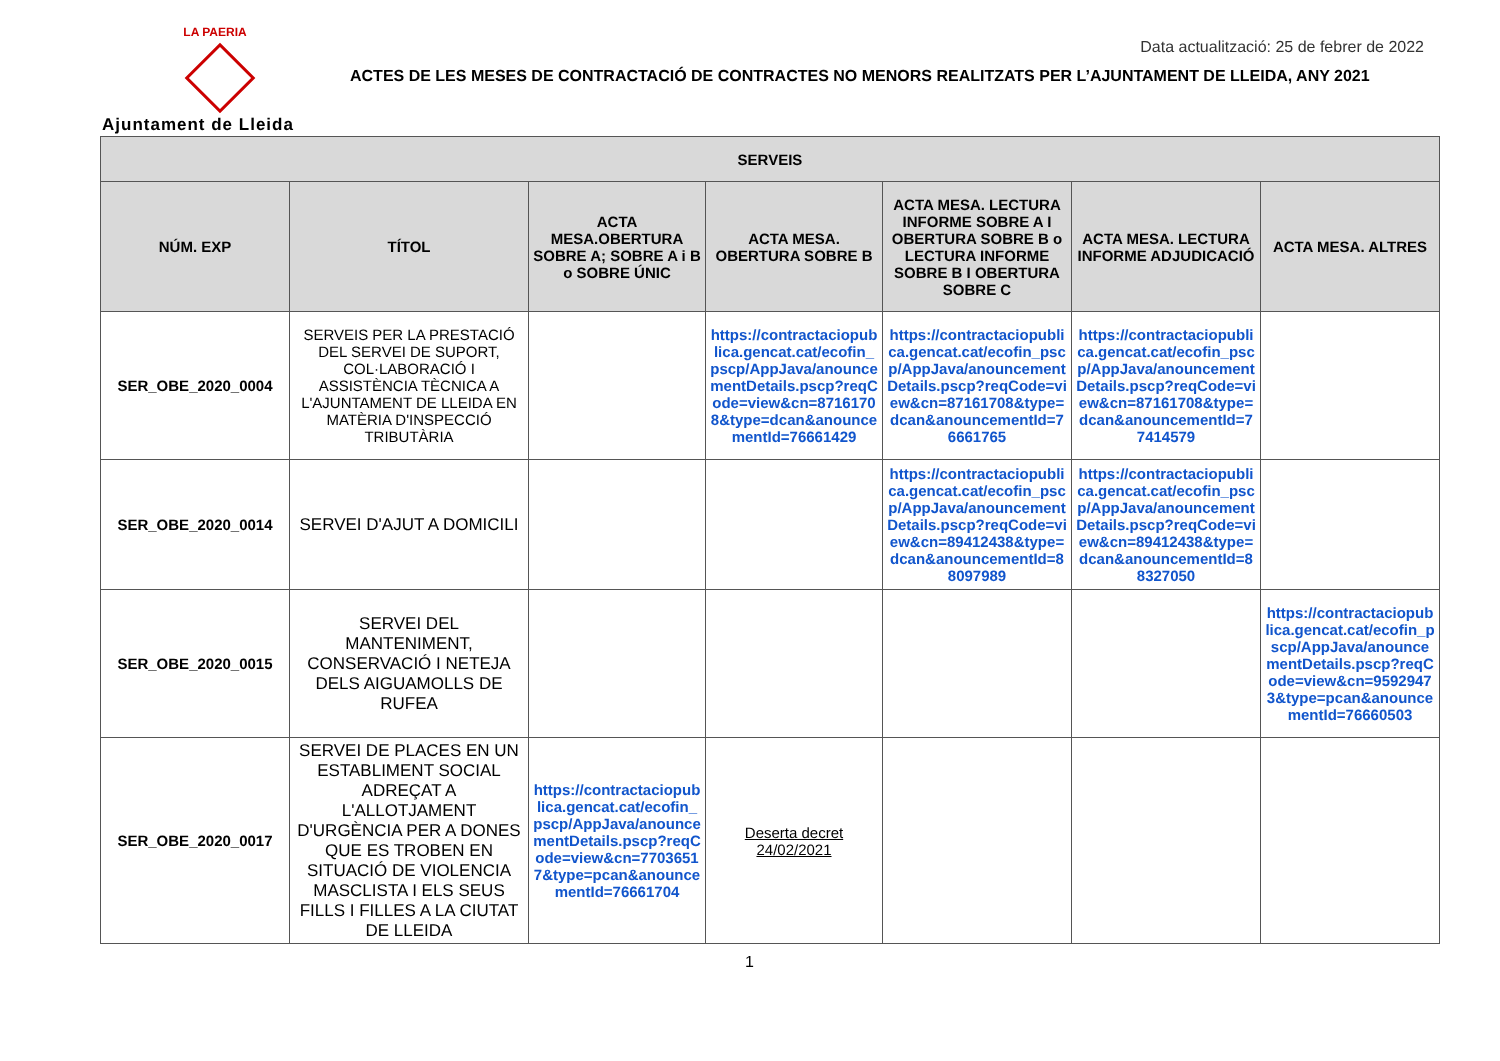LA PAERIA
Ajuntament de Lleida
Data actualització: 25 de febrer de 2022
ACTES DE LES MESES DE CONTRACTACIÓ DE CONTRACTES NO MENORS REALITZATS PER L’AJUNTAMENT DE LLEIDA, ANY 2021
| SERVEIS | | | | | | |
| --- | --- | --- | --- | --- | --- | --- |
| NÚM. EXP | TÍTOL | ACTA MESA.OBERTURA SOBRE A; SOBRE A i B o SOBRE ÚNIC | ACTA MESA. OBERTURA SOBRE B | ACTA MESA. LECTURA INFORME SOBRE A I OBERTURA SOBRE B o LECTURA INFORME SOBRE B I OBERTURA SOBRE C | ACTA MESA. LECTURA INFORME ADJUDICACIÓ | ACTA MESA. ALTRES |
| SER_OBE_2020_0004 | SERVEIS PER LA PRESTACIÓ DEL SERVEI DE SUPORT, COL·LABORACIÓ I ASSISTÈNCIA TÈCNICA A L'AJUNTAMENT DE LLEIDA EN MATÈRIA D'INSPECCIÓ TRIBUTÀRIA | | https://contractaciopublica.gencat.cat/ecofin_pscp/AppJava/anouncementDetails.pscp?reqCode=view&cn=87161708&type=dcan&anouncementId=76661429 | https://contractaciopublica.gencat.cat/ecofin_pscp/AppJava/anouncementDetails.pscp?reqCode=view&cn=87161708&type=dcan&anouncementId=76661765 | https://contractaciopublica.gencat.cat/ecofin_pscp/AppJava/anouncementDetails.pscp?reqCode=view&cn=87161708&type=dcan&anouncementId=77414579 | |
| SER_OBE_2020_0014 | SERVEI D'AJUT A DOMICILI | | | https://contractaciopublica.gencat.cat/ecofin_pscp/AppJava/anouncementDetails.pscp?reqCode=view&cn=89412438&type=dcan&anouncementId=88097989 | https://contractaciopublica.gencat.cat/ecofin_pscp/AppJava/anouncementDetails.pscp?reqCode=view&cn=89412438&type=dcan&anouncementId=88327050 | |
| SER_OBE_2020_0015 | SERVEI DEL MANTENIMENT, CONSERVACIÓ I NETEJA DELS AIGUAMOLLS DE RUFEA | | | | | https://contractaciopublica.gencat.cat/ecofin_pscp/AppJava/anouncementDetails.pscp?reqCode=view&cn=95929473&type=pcan&anouncementId=76660503 |
| SER_OBE_2020_0017 | SERVEI DE PLACES EN UN ESTABLIMENT SOCIAL ADREÇAT A L'ALLOTJAMENT D'URGÈNCIA PER A DONES QUE ES TROBEN EN SITUACIÓ DE VIOLENCIA MASCLISTA I ELS SEUS FILLS I FILLES A LA CIUTAT DE LLEIDA | https://contractaciopublica.gencat.cat/ecofin_pscp/AppJava/anouncementDetails.pscp?reqCode=view&cn=77036517&type=pcan&anouncementId=76661704 | Deserta decret 24/02/2021 | | | |
1